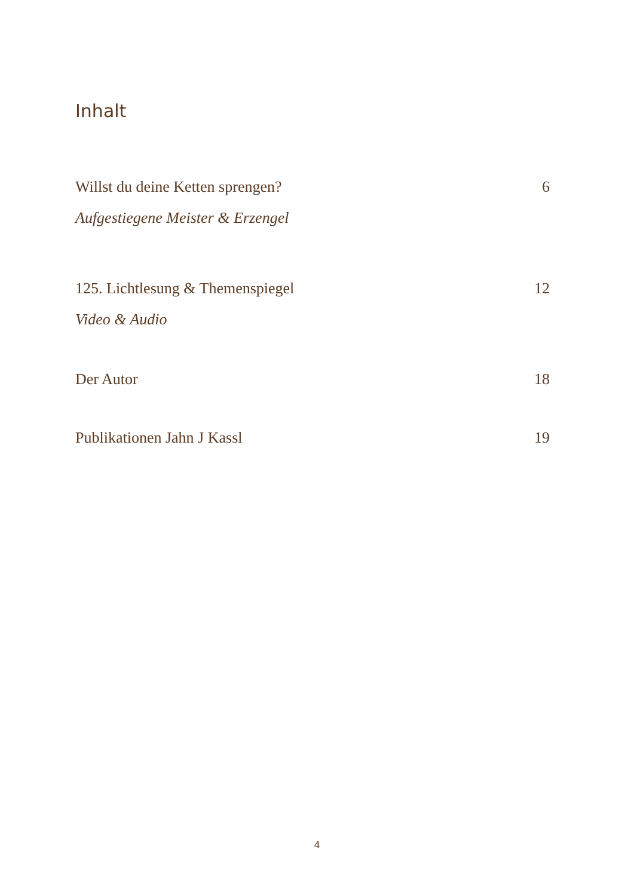Inhalt
Willst du deine Ketten sprengen? 6
Aufgestiegene Meister & Erzengel
125. Lichtlesung & Themenspiegel 12
Video & Audio
Der Autor 18
Publikationen Jahn J Kassl 19
4